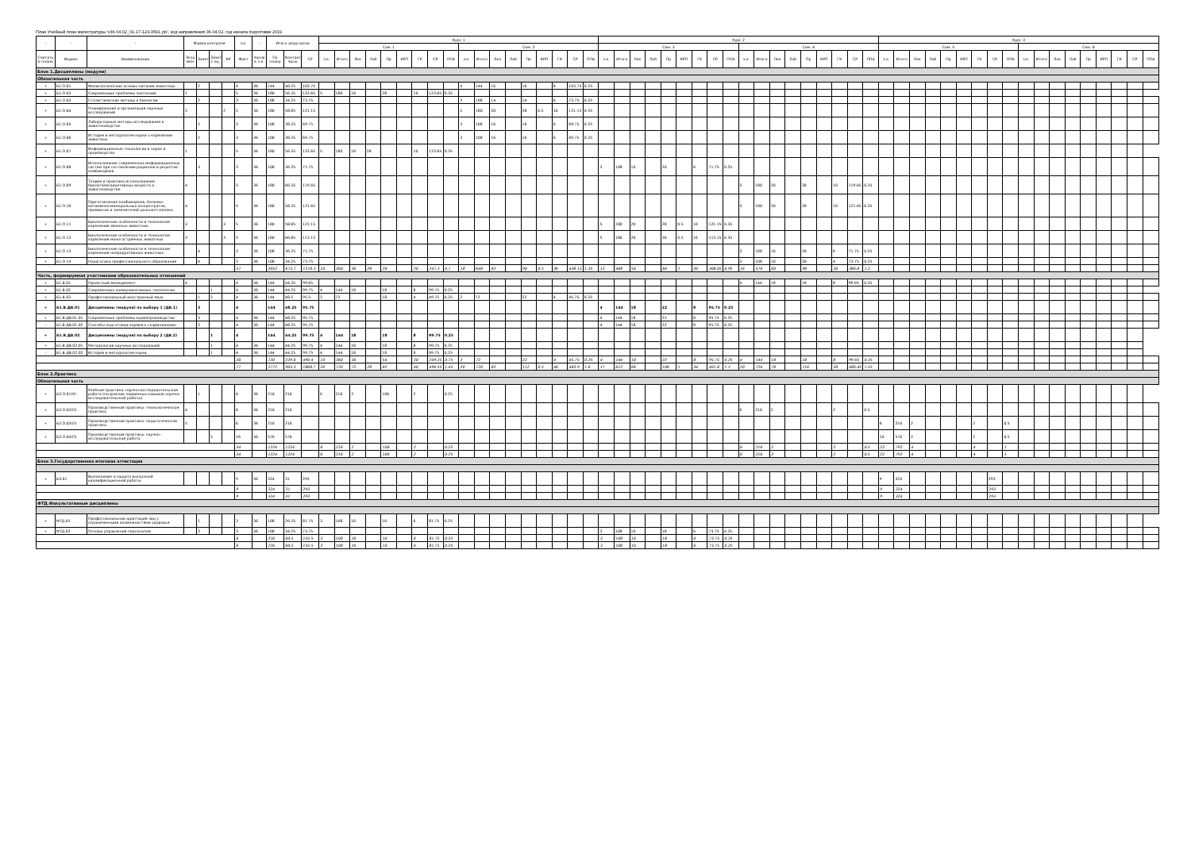План Учебный план магистратуры 'v36.04.02_01-17-123-3591.plx', код направления 36.04.02, год начала подготовки 2019
| - | - | - | Форма контроля | | | | з.е. | - | Итого акад.часов | | | Курс 1 | | | | | | | | | | | | | | | | | | Курс 2 | | | | | | | | | | | | | | | | | | Курс 3 | | | | | | | | | | | | | | | | | |
| --- | --- | --- | --- | --- | --- | --- | --- | --- | --- | --- | --- | --- | --- | --- | --- | --- | --- | --- | --- | --- | --- | --- | --- | --- | --- | --- | --- | --- | --- | --- | --- | --- | --- | --- | --- | --- | --- | --- | --- | --- | --- | --- | --- | --- | --- | --- | --- | --- | --- | --- | --- | --- | --- | --- | --- | --- | --- | --- | --- | --- | --- | --- | --- | --- | --- |
| | | | | | | | | | | | | Сем. 1 | | | | | | | | | Сем. 2 | | | | | | | | | Сем. 3 | | | | | | | | | Сем. 4 | | | | | | | | | Сем. 5 | | | | | | | | | Сем. 6 | | | | | | | | |
| Считать в плане | Индекс | Наименование | Экза мен | Зачет | Зачет с оц. | КР | Факт | Часов в з.е. | По плану | Контакт часы | СР | з.е. | Итого | Лек | Лаб | Пр | КРП | ГК | СР | ППА | з.е. | Итого | Лек | Лаб | Пр | КРП | ГК | СР | ППА | з.е. | Итого | Лек | Лаб | Пр | КРП | ГК | СР | ППА | з.е. | Итого | Лек | Лаб | Пр | КРП | ГК | СР | ППА | з.е. | Итого | Лек | Лаб | Пр | КРП | ГК | СР | ППА | з.е. | Итого | Лек | Лаб | Пр | КРП | ГК | СР | ППА |
| Блок 1.Дисциплины (модули) | | | | | | | | | | | | | | | | | | | | | | | | | | | | | | | | | | | | | | | | | | | | | | | | | | | | | | | | | | | | | | | | | |
| Обязательная часть | | | | | | | | | | | | | | | | | | | | | | | | | | | | | | | | | | | | | | | | | | | | | | | | | | | | | | | | | | | | | | | | | |
| + | Б1.О.01 | Физиологические основы питания животных | | 2 | | | 4 | 36 | 144 | 40.25 | 103.75 | | | | | | | | | | 4 | 144 | 16 | | 16 | | 8 | 103.75 | 0.25 | | | | | | | | | | | | | | | | | | | | | | | | | | | | | | | | | | | | |
| + | Б1.О.02 | Современные проблемы зоотехнии | 1 | | | | 5 | 36 | 180 | 56.35 | 123.65 | 5 | 180 | 18 | | 28 | | 10 | 123.65 | 0.35 | | | | | | | | | | | | | | | | | | | | | | | | | | | | | | | | | | | | | | | | | | | | | |
| + | Б1.О.03 | Статистические методы в биологии | | 2 | | | 3 | 36 | 108 | 34.25 | 73.75 | | | | | | | | | | 3 | 108 | 14 | | 14 | | 6 | 73.75 | 0.25 | | | | | | | | | | | | | | | | | | | | | | | | | | | | | | | | | | | | |
| + | Б1.О.04 | Планирование и организация научных исследований | 2 | | | 2 | 5 | 36 | 180 | 58.85 | 121.15 | | | | | | | | | | 5 | 180 | 20 | | 28 | 0.5 | 10 | 121.15 | 0.35 | | | | | | | | | | | | | | | | | | | | | | | | | | | | | | | | | | | | |
| + | Б1.О.05 | Лабораторные методы исследования в животноводстве | | 2 | | | 3 | 36 | 108 | 38.25 | 69.75 | | | | | | | | | | 3 | 108 | 16 | | 16 | | 6 | 69.75 | 0.25 | | | | | | | | | | | | | | | | | | | | | | | | | | | | | | | | | | | | |
| + | Б1.О.06 | История и методология науки о кормлении животных | | 2 | | | 3 | 36 | 108 | 38.25 | 69.75 | | | | | | | | | | 3 | 108 | 16 | | 16 | | 6 | 69.75 | 0.25 | | | | | | | | | | | | | | | | | | | | | | | | | | | | | | | | | | | | |
| + | Б1.О.07 | Информационные технологии в науке и производстве | 1 | | | | 5 | 36 | 180 | 56.35 | 123.65 | 5 | 180 | 18 | 28 | | | 10 | 123.65 | 0.35 | | | | | | | | | | | | | | | | | | | | | | | | | | | | | | | | | | | | | | | | | | | | | |
| + | Б1.О.08 | Использование современных информационных систем при составлении рационов и рецептов комбикормов | | 3 | | | 3 | 36 | 108 | 36.25 | 71.75 | | | | | | | | | | | | | | | | | | | 3 | 108 | 10 | | 20 | | 6 | 71.75 | 0.25 | | | | | | | | | | | | | | | | | | | | | | | | | | | |
| + | Б1.О.09 | Теория и практика использования биологическиактивных веществ в животноводстве | 4 | | | | 5 | 36 | 180 | 60.35 | 119.65 | | | | | | | | | | | | | | | | | | | | | | | | | | | | 5 | 180 | 20 | | 30 | | 10 | 119.65 | 0.35 | | | | | | | | | | | | | | | | | | |
| + | Б1.О.10 | Приготовление комбикормов, белково-витаминно-минеральных концентратов, премиксов и заменителей цельного молока | 4 | | | | 5 | 36 | 180 | 58.35 | 121.65 | | | | | | | | | | | | | | | | | | | | | | | | | | | | 5 | 180 | 20 | | 28 | | 10 | 121.65 | 0.35 | | | | | | | | | | | | | | | | | | |
| + | Б1.О.11 | Биологические особенности и технология кормления жвачных животных | 3 | | | 3 | 5 | 36 | 180 | 58.85 | 121.15 | | | | | | | | | | | | | | | | | | | 5 | 180 | 20 | | 28 | 0.5 | 10 | 121.15 | 0.35 | | | | | | | | | | | | | | | | | | | | | | | | | | | |
| + | Б1.О.12 | Биологические особенности и технология кормления моногастричных животных | 3 | | | 3 | 5 | 36 | 180 | 66.85 | 113.15 | | | | | | | | | | | | | | | | | | | 5 | 180 | 20 | | 36 | 0.5 | 10 | 113.15 | 0.35 | | | | | | | | | | | | | | | | | | | | | | | | | | | |
| + | Б1.О.13 | Биологические особенности и технология кормления непродуктивных животных | | 4 | | | 3 | 36 | 108 | 36.25 | 71.75 | | | | | | | | | | | | | | | | | | | | | | | | | | | | 3 | 108 | 10 | | 20 | | 6 | 71.75 | 0.25 | | | | | | | | | | | | | | | | | | |
| + | Б1.О.14 | Педагогика профессионального образования | | 4 | | | 3 | 36 | 108 | 34.25 | 73.75 | | | | | | | | | | | | | | | | | | | | | | | | | | | | 3 | 108 | 10 | | 20 | | 4 | 73.75 | 0.25 | | | | | | | | | | | | | | | | | | |
| | | | | | | | 57 | | 2052 | 673.7 | 1378.3 | 10 | 360 | 36 | 28 | 28 | | 20 | 247.3 | 0.7 | 18 | 648 | 82 | | 90 | 0.5 | 36 | 438.15 | 1.35 | 13 | 468 | 50 | | 84 | 1 | 26 | 306.05 | 0.95 | 16 | 576 | 60 | | 98 | | 30 | 386.8 | 1.2 | | | | | | | | | | | | | | | | | | |
| Часть, формируемая участниками образовательных отношений | | | | | | | | | | | | | | | | | | | | | | | | | | | | | | | | | | | | | | | | | | | | | | | | | | | | | | | | | | | | | | | | | |
| + | Б1.В.01 | Проектный менеджмент | 4 | | | | 4 | 36 | 144 | 44.35 | 99.65 | | | | | | | | | | | | | | | | | | | | | | | | | | | | 4 | 144 | 18 | | 18 | | 8 | 99.65 | 0.35 | | | | | | | | | | | | | | | | | | |
| + | Б1.В.02 | Современные коммуникативные технологии | | | 1 | | 4 | 36 | 144 | 44.25 | 99.75 | 4 | 144 | 18 | | 18 | | 8 | 99.75 | 0.25 | | | | | | | | | | | | | | | | | | | | | | | | | | | | | | | | | | | | | | | | | | | | | |
| + | Б1.В.03 | Профессиональный иностранный язык | | 1 | 2 | | 4 | 36 | 144 | 48.5 | 95.5 | 2 | 72 | | | 18 | | 4 | 49.75 | 0.25 | 2 | 72 | | | 22 | | 4 | 45.75 | 0.25 | | | | | | | | | | | | | | | | | | | | | | | | | | | | | | | | | | | | |
| + | Б1.В.ДВ.01 | Дисциплины (модули) по выбору 1 (ДВ.1) | | 3 | | | 4 | | 144 | 48.25 | 95.75 | | | | | | | | | | | | | | | | | | | 4 | 144 | 18 | | 22 | | 8 | 95.75 | 0.25 | | | | | | | | | | | | | | | | | | | | | | | | | | | |
| + | Б1.В.ДВ.01.01 | Современные проблемы кормопроизводства | | 3 | | | 4 | 36 | 144 | 48.25 | 95.75 | | | | | | | | | | | | | | | | | | | 4 | 144 | 18 | | 22 | | 8 | 95.75 | 0.25 | | | | | | | | | | | | | | | | | | | | | | | | | | | |
| - | Б1.В.ДВ.01.02 | Способы подготовки кормов к скармливанию | | 3 | | | 4 | 36 | 144 | 48.25 | 95.75 | | | | | | | | | | | | | | | | | | | 4 | 144 | 18 | | 22 | | 8 | 95.75 | 0.25 | | | | | | | | | | | | | | | | | | | | | | | | | | | |
| + | Б1.В.ДВ.02 | Дисциплины (модули) по выбору 2 (ДВ.2) | | | 1 | | 4 | | 144 | 44.25 | 99.75 | 4 | 144 | 18 | | 18 | | 8 | 99.75 | 0.25 | | | | | | | | | | | | | | | | | | | | | | | | | | | | | | | | | | | | | | | | | | | | | |
| + | Б1.В.ДВ.02.01 | Методология научных исследований | | | 1 | | 4 | 36 | 144 | 44.25 | 99.75 | 4 | 144 | 18 | | 18 | | 8 | 99.75 | 0.25 | | | | | | | | | | | | | | | | | | | | | | | | | | | | | | | | | | | | | | | | | | | | | |
| - | Б1.В.ДВ.02.02 | История и методология науки | | | 1 | | 4 | 36 | 144 | 44.25 | 99.75 | 4 | 144 | 18 | | 18 | | 8 | 99.75 | 0.25 | | | | | | | | | | | | | | | | | | | | | | | | | | | | | | | | | | | | | | | | | | | | | |
| | | | | | | | 20 | | 720 | 229.6 | 490.4 | 10 | 360 | 36 | | 54 | | 20 | 249.25 | 0.75 | 2 | 72 | | | 22 | | 4 | 45.75 | 0.25 | 4 | 144 | 18 | | 22 | | 8 | 95.75 | 0.25 | 4 | 144 | 18 | | 18 | | 8 | 99.65 | 0.35 | | | | | | | | | | | | | | | | | | |
| | | | | | | | 77 | | 2772 | 903.3 | 1868.7 | 20 | 720 | 72 | 28 | 82 | | 40 | 496.55 | 1.45 | 20 | 720 | 82 | | 112 | 0.5 | 40 | 483.9 | 1.6 | 17 | 612 | 68 | | 106 | 1 | 34 | 401.8 | 1.2 | 20 | 720 | 78 | | 116 | | 38 | 486.45 | 1.55 | | | | | | | | | | | | | | | | | | |
| Блок 2.Практика | | | | | | | | | | | | | | | | | | | | | | | | | | | | | | | | | | | | | | | | | | | | | | | | | | | | | | | | | | | | | | | | | |
| Обязательная часть | | | | | | | | | | | | | | | | | | | | | | | | | | | | | | | | | | | | | | | | | | | | | | | | | | | | | | | | | | | | | | | | | |
| + | Б2.О.01(У) | Учебная практика: научно-исследовательская работа (получение первичных навыков научно-исследовательской работы) | | 1 | | | 6 | 36 | 216 | 216 | | 6 | 216 | 2 | | 106 | | 2 | | 0.25 | | | | | | | | | | | | | | | | | | | | | | | | | | | | | | | | | | | | | | | | | | | | | |
| + | Б2.О.02(П) | Производственная практика: технологическая практика | 4 | | | | 6 | 36 | 216 | 216 | | | | | | | | | | | | | | | | | | | | | | | | | | | | | 6 | 216 | 2 | | | | 2 | | 0.5 | | | | | | | | | | | | | | | | | | |
| + | Б2.О.03(П) | Производственная практика: педагогическая практика | 5 | | | | 6 | 36 | 216 | 216 | | | | | | | | | | | | | | | | | | | | | | | | | | | | | | | | | | | | | | 6 | 216 | 2 | | | | 2 | | 0.5 | | | | | | | | | |
| + | Б2.О.04(П) | Производственная практика: научно-исследовательская работа | | | 5 | | 16 | 36 | 576 | 576 | | | | | | | | | | | | | | | | | | | | | | | | | | | | | | | | | | | | | | 16 | 576 | 2 | | | | 2 | | 0.5 | | | | | | | | | |
| | | | | | | | 34 | | 1224 | 1224 | | 6 | 216 | 2 | | 106 | | 2 | | 0.25 | | | | | | | | | | | | | | | | | | | 6 | 216 | 2 | | | | 2 | | 0.5 | 22 | 792 | 4 | | | | 4 | | 1 | | | | | | | | | |
| | | | | | | | 34 | | 1224 | 1224 | | 6 | 216 | 2 | | 106 | | 2 | | 0.25 | | | | | | | | | | | | | | | | | | | 6 | 216 | 2 | | | | 2 | | 0.5 | 22 | 792 | 4 | | | | 4 | | 1 | | | | | | | | | |
| Блок 3.Государственная итоговая аттестация | | | | | | | | | | | | | | | | | | | | | | | | | | | | | | | | | | | | | | | | | | | | | | | | | | | | | | | | | | | | | | | | | |
| + | Б3.01 | Выполнение и защита выпускной квалификационной работы | | | | | 9 | 36 | 324 | 31 | 293 | | | | | | | | | | | | | | | | | | | | | | | | | | | | | | | | | | | | | 9 | 324 | | | | | | 293 | | | | | | | | | | |
| | | | | | | | 9 | | 324 | 31 | 293 | | | | | | | | | | | | | | | | | | | | | | | | | | | | | | | | | | | | | 9 | 324 | | | | | | 293 | | | | | | | | | | |
| | | | | | | | 9 | | 324 | 31 | 293 | | | | | | | | | | | | | | | | | | | | | | | | | | | | | | | | | | | | | 9 | 324 | | | | | | 293 | | | | | | | | | | |
| ФТД.Факультативные дисциплины | | | | | | | | | | | | | | | | | | | | | | | | | | | | | | | | | | | | | | | | | | | | | | | | | | | | | | | | | | | | | | | | | |
| + | ФТД.01 | Профессиональная адаптация лиц с ограниченными возможностями здоровья | | 1 | | | 3 | 36 | 108 | 26.25 | 81.75 | 3 | 108 | 10 | | 10 | | 6 | 81.75 | 0.25 | | | | | | | | | | | | | | | | | | | | | | | | | | | | | | | | | | | | | | | | | | | | | |
| + | ФТД.02 | Основы управления персоналом | | 3 | | | 3 | 36 | 108 | 34.25 | 73.75 | | | | | | | | | | | | | | | | | | | 3 | 108 | 10 | | 18 | | 6 | 73.75 | 0.25 | | | | | | | | | | | | | | | | | | | | | | | | | | | |
| | | | | | | | 6 | | 216 | 60.5 | 155.5 | 3 | 108 | 10 | | 10 | | 6 | 81.75 | 0.25 | | | | | | | | | | 3 | 108 | 10 | | 18 | | 6 | 73.75 | 0.25 | | | | | | | | | | | | | | | | | | | | | | | | | | | |
| | | | | | | | 6 | | 216 | 60.5 | 155.5 | 3 | 108 | 10 | | 10 | | 6 | 81.75 | 0.25 | | | | | | | | | | 3 | 108 | 10 | | 18 | | 6 | 73.75 | 0.25 | | | | | | | | | | | | | | | | | | | | | | | | | | | |